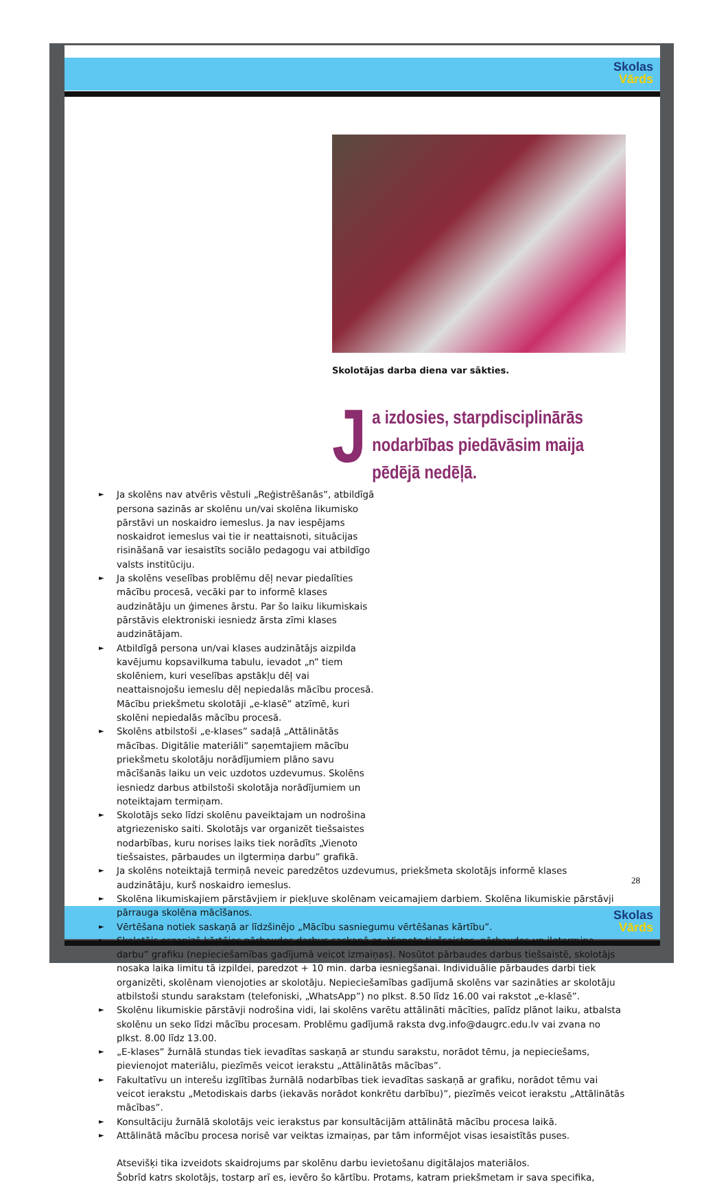Skolas
Vārds
Skolas
Vārds
Skolotājas darba diena var sākties.
Ja izdosies, starpdisciplinārās nodarbības piedāvāsim maija pēdējā nedēļā.
► Ja skolēns nav atvēris vēstuli „Reģistrēšanās”, atbildīgā persona sazinās ar skolēnu un/vai skolēna likumisko pārstāvi un noskaidro iemeslus. Ja nav iespējams noskaidrot iemeslus vai tie ir neattaisnoti, situācijas risināšanā var iesaistīts sociālo pedagogu vai atbildīgo valsts institūciju.
► Ja skolēns veselības problēmu dēļ nevar piedalīties mācību procesā, vecāki par to informē klases audzinātāju un ģimenes ārstu. Par šo laiku likumiskais pārstāvis elektroniski iesniedz ārsta zīmi klases audzinātājam.
► Atbildīgā persona un/vai klases audzinātājs aizpilda kavējumu kopsavilkuma tabulu, ievadot „n” tiem skolēniem, kuri veselības apstākļu dēļ vai neattaisnojošu iemeslu dēļ nepiedalās mācību procesā. Mācību priekšmetu skolotāji „e-klasē” atzīmē, kuri skolēni nepiedalās mācību procesā.
► Skolēns atbilstoši „e-klases” sadaļā „Attālinātās mācības. Digitālie materiāli” saņemtajiem mācību priekšmetu skolotāju norādījumiem plāno savu mācīšanās laiku un veic uzdotos uzdevumus. Skolēns iesniedz darbus atbilstoši skolotāja norādījumiem un noteiktajam termiņam.
► Skolotājs seko līdzi skolēnu paveiktajam un nodrošina atgriezenisko saiti. Skolotājs var organizēt tiešsaistes nodarbības, kuru norises laiks tiek norādīts „Vienoto tiešsaistes, pārbaudes un ilgtermiņa darbu” grafikā.
► Ja skolēns noteiktajā termiņā neveic paredzētos uzdevumus, priekšmeta skolotājs informē klases audzinātāju, kurš noskaidro iemeslus.
► Skolēna likumiskajiem pārstāvjiem ir piekļuve skolēnam veicamajiem darbiem. Skolēna likumiskie pārstāvji pārrauga skolēna mācīšanos.
► Vērtēšana notiek saskaņā ar līdzšinējo „Mācību sasniegumu vērtēšanas kārtību”.
► Skolotājs organizē kārtējos pārbaudes darbus saskaņā ar „Vienoto tiešsaistes, pārbaudes un ilgtermiņa darbu” grafiku (nepieciešamības gadījumā veicot izmaiņas). Nosūtot pārbaudes darbus tiešsaistē, skolotājs nosaka laika limitu tā izpildei, paredzot + 10 min. darba iesniegšanai. Individuālie pārbaudes darbi tiek organizēti, skolēnam vienojoties ar skolotāju. Nepieciešamības gadījumā skolēns var sazināties ar skolotāju atbilstoši stundu sarakstam (telefoniski, „WhatsApp”) no plkst. 8.50 līdz 16.00 vai rakstot „e-klasē”.
► Skolēnu likumiskie pārstāvji nodrošina vidi, lai skolēns varētu attālināti mācīties, palīdz plānot laiku, atbalsta skolēnu un seko līdzi mācību procesam. Problēmu gadījumā raksta dvg.info@daugrc.edu.lv vai zvana no plkst. 8.00 līdz 13.00.
► „E-klases” žurnālā stundas tiek ievadītas saskaņā ar stundu sarakstu, norādot tēmu, ja nepieciešams, pievienojot materiālu, piezīmēs veicot ierakstu „Attālinātās mācības”.
► Fakultatīvu un interešu izglītības žurnālā nodarbības tiek ievadītas saskaņā ar grafiku, norādot tēmu vai veicot ierakstu „Metodiskais darbs (iekavās norādot konkrētu darbību)”, piezīmēs veicot ierakstu „Attālinātās mācības”.
► Konsultāciju žurnālā skolotājs veic ierakstus par konsultācijām attālinātā mācību procesa laikā.
► Attālinātā mācību procesa norisē var veiktas izmaiņas, par tām informējot visas iesaistītās puses.
Atsevišķi tika izveidots skaidrojums par skolēnu darbu ievietošanu digitālajos materiālos.
Šobrīd katrs skolotājs, tostarp arī es, ievēro šo kārtību. Protams, katram priekšmetam ir sava specifika,
28